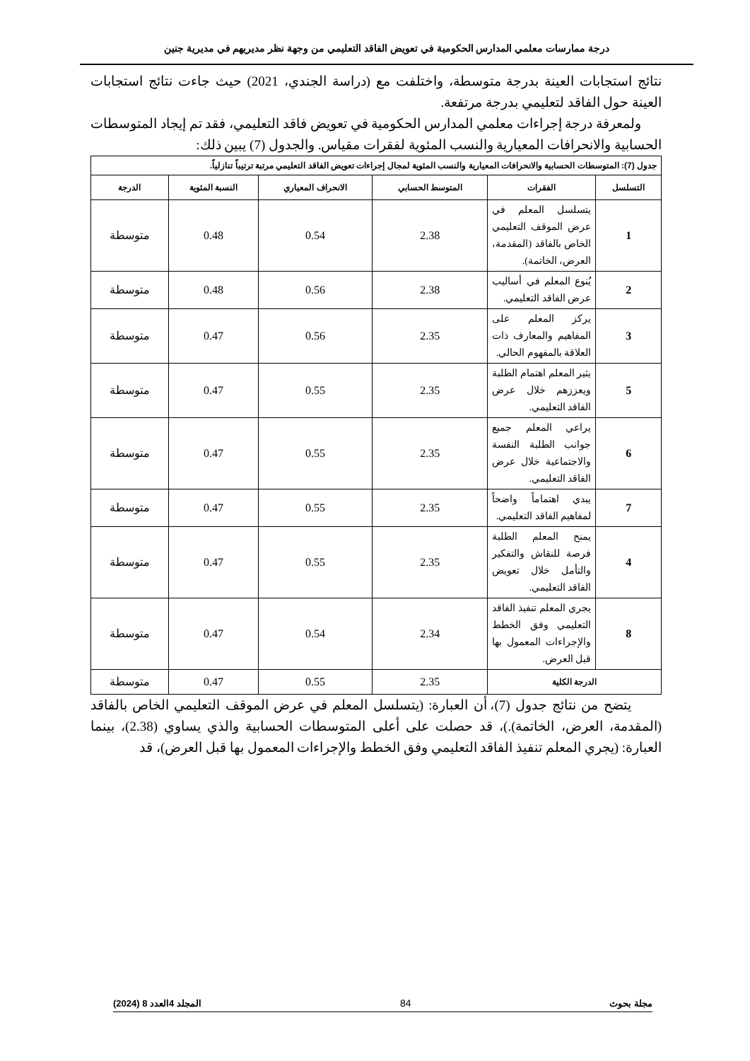درجة ممارسات معلمي المدارس الحكومية في تعويض الفاقد التعليمي من وجهة نظر مديريهم في مديرية جنين
نتائج استجابات العينة بدرجة متوسطة، واختلفت مع (دراسة الجندي، 2021) حيث جاءت نتائج استجابات العينة حول الفاقد لتعليمي بدرجة مرتفعة.
ولمعرفة درجة إجراءات معلمي المدارس الحكومية في تعويض فاقد التعليمي، فقد تم إيجاد المتوسطات الحسابية والانحرافات المعيارية والنسب المئوية لفقرات مقياس. والجدول (7) يبين ذلك:
| جدول (7): المتوسطات الحسابية والانحرافات المعيارية والنسب المئوية لمجال إجراءات تعويض الفاقد التعليمي مرتبة ترتيباً تنازلياً. | | | | | |
| التسلسل | الفقرات | المتوسط الحسابي | الانحراف المعياري | النسبة المئوية | الدرجة |
| 1 | يتسلسل المعلم في عرض الموقف التعليمي الخاص بالفاقد (المقدمة، العرض، الخاتمة). | 2.38 | 0.54 | 0.48 | متوسطة |
| 2 | يُنوع المعلم في أساليب عرض الفاقد التعليمي. | 2.38 | 0.56 | 0.48 | متوسطة |
| 3 | يركز المعلم على المفاهيم والمعارف ذات العلاقة بالمفهوم الحالي. | 2.35 | 0.56 | 0.47 | متوسطة |
| 5 | يثير المعلم اهتمام الطلبة ويعززهم خلال عرض الفاقد التعليمي. | 2.35 | 0.55 | 0.47 | متوسطة |
| 6 | يراعي المعلم جميع جوانب الطلبة النفسة والاجتماعية خلال عرض الفاقد التعليمي. | 2.35 | 0.55 | 0.47 | متوسطة |
| 7 | يبدي اهتماماً واضحاً لمفاهيم الفاقد التعليمي. | 2.35 | 0.55 | 0.47 | متوسطة |
| 4 | يمنح المعلم الطلبة فرصة للنقاش والتفكير والتأمل خلال تعويض الفاقد التعليمي. | 2.35 | 0.55 | 0.47 | متوسطة |
| 8 | يجري المعلم تنفيذ الفاقد التعليمي وفق الخطط والإجراءات المعمول بها قبل العرض. | 2.34 | 0.54 | 0.47 | متوسطة |
| الدرجة الكلية | | 2.35 | 0.55 | 0.47 | متوسطة |
يتضح من نتائج جدول (7)، أن العبارة: (يتسلسل المعلم في عرض الموقف التعليمي الخاص بالفاقد (المقدمة، العرض، الخاتمة).)، قد حصلت على أعلى المتوسطات الحسابية والذي يساوي (2.38)، بينما العبارة: (يجري المعلم تنفيذ الفاقد التعليمي وفق الخطط والإجراءات المعمول بها قبل العرض)، قد
مجلة بحوث 84 المجلد 4العدد 8 (2024)